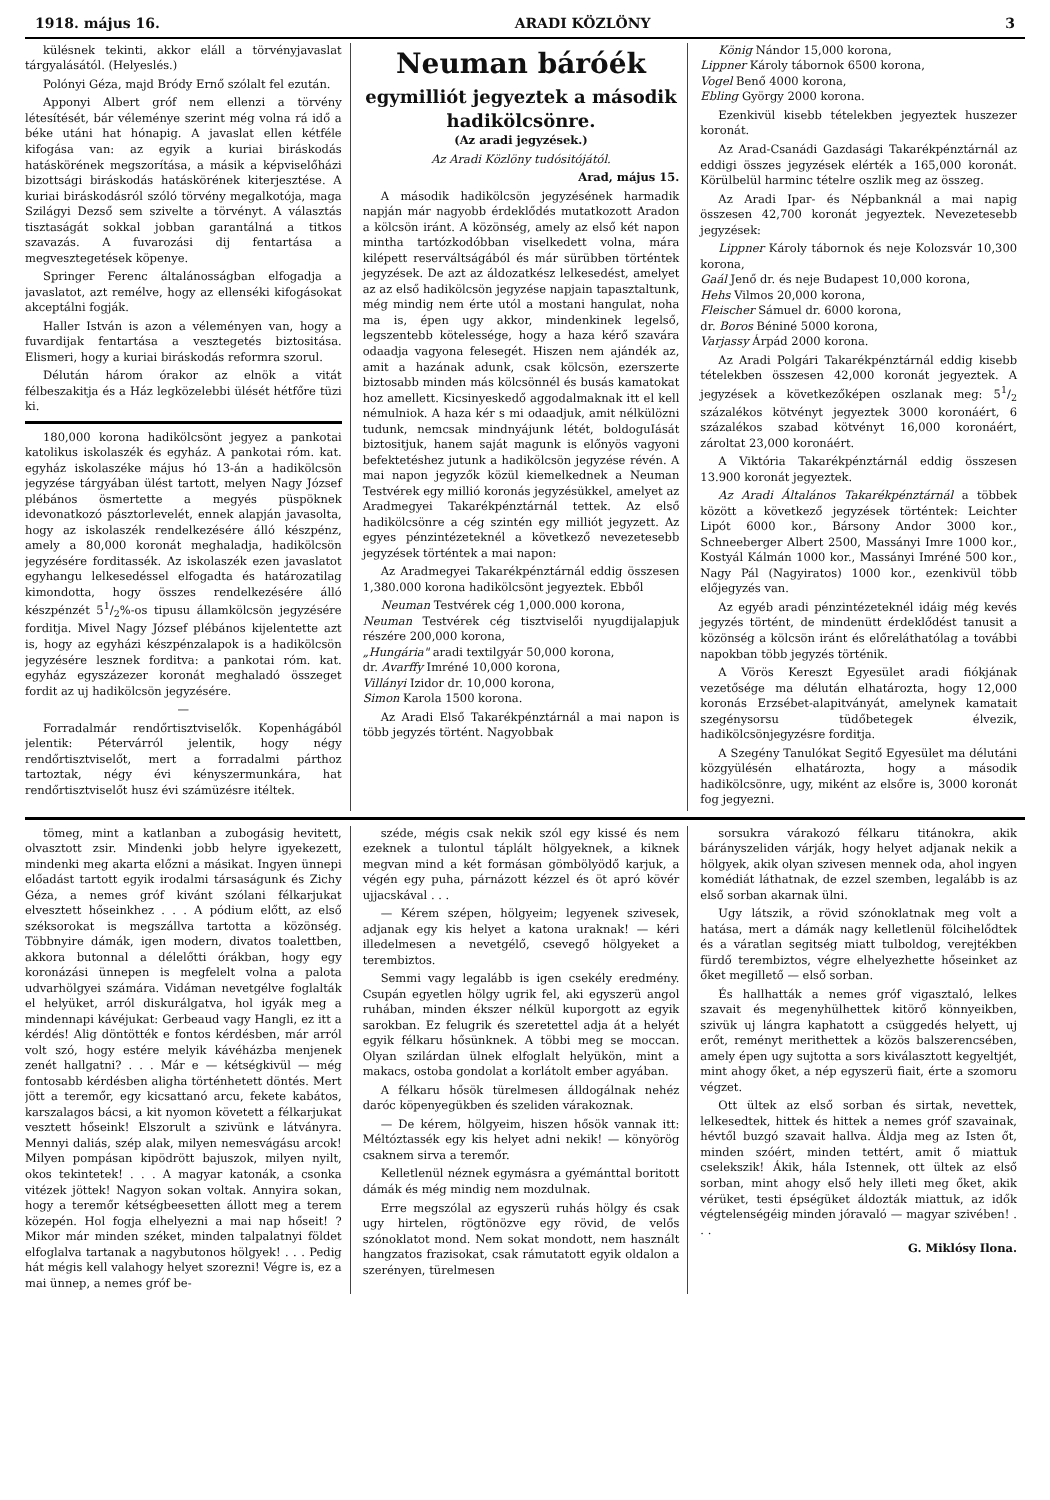1918. május 16. ARADI KÖZLÖNY 3
külésnek tekinti, akkor eláll a törvényjavaslat tárgyalásától. (Helyeslés.)
Polónyi Géza, majd Bródy Ernő szólalt fel ezután.
Apponyi Albert gróf nem ellenzi a törvény létesítését, bár véleménye szerint még volna rá idő a béke utáni hat hónapig. A javaslat ellen kétféle kifogása van: az egyik a kuriai biráskodás hatáskörének megszorítása, a másik a képviselőházi bizottsági biráskodás hatáskörének kiterjesztése. A kuriai biráskodásról szóló törvény megalkotója, maga Szilágyi Dezső sem szivelte a törvényt. A választás tisztaságát sokkal jobban garantálná a titkos szavazás. A fuvarozási dij fentartása a megvesztegetések köpenye.
Springer Ferenc általánosságban elfogadja a javaslatot, azt remélve, hogy az ellenséki kifogásokat akceptálni fogják.
Haller István is azon a véleményen van, hogy a fuvardijak fentartása a vesztegetés biztositása. Elismeri, hogy a kuriai biráskodás reformra szorul.
Délután három órakor az elnök a vitát félbeszakitja és a Ház legközelebbi ülését hétfőre tüzi ki.
180,000 korona hadikölcsönt jegyez a pankotai katolikus iskolaszék és egyház. A pankotai róm. kat. egyház iskolaszéke május hó 13-án a hadikölcsön jegyzése tárgyában ülést tartott, melyen Nagy József plébános ösmertette a megyés püspöknek idevonatkozó pásztorlevelét, ennek alapján javasolta, hogy az iskolaszék rendelkezésére álló készpénz, amely a 80,000 koronát meghaladja, hadikölcsön jegyzésére forditassék. Az iskolaszék ezen javaslatot egyhangu lelkesedéssel elfogadta és határozatilag kimondotta, hogy összes rendelkezésére álló készpénzét 51/2%-os tipusu államkölcsön jegyzésére forditja. Mivel Nagy József plébános kijelentette azt is, hogy az egyházi készpénzalapok is a hadikölcsön jegyzésére lesznek forditva: a pankotai róm. kat. egyház egyszázezer koronát meghaladó összeget fordit az uj hadikölcsön jegyzésére.
—
Forradalmár rendőrtisztviselők. Kopenhágából jelentik: Pétervárról jelentik, hogy négy rendőrtisztviselőt, mert a forradalmi párthoz tartoztak, négy évi kényszermunkára, hat rendőrtisztviselőt husz évi számüzésre itéltek.
Neuman báróék
egymilliót jegyeztek a második hadikölcsönre.
(Az aradi jegyzések.)
Az Aradi Közlöny tudósitójától.
Arad, május 15.
A második hadikölcsön jegyzésének harmadik napján már nagyobb érdeklődés mutatkozott Aradon a kölcsön iránt. A közönség, amely az első két napon mintha tartózkodóbban viselkedett volna, mára kilépett reserváltságából és már sürübben történtek jegyzések. De azt az áldozatkész lelkesedést, amelyet az az első hadikölcsön jegyzése napjain tapasztaltunk, még mindig nem érte utól a mostani hangulat, noha ma is, épen ugy akkor, mindenkinek legelső, legszentebb kötelessége, hogy a haza kérő szavára odaadja vagyona felesegét. Hiszen nem ajándék az, amit a hazának adunk, csak kölcsön, ezerszerte biztosabb minden más kölcsönnél és busás kamatokat hoz amellett. Kicsinyeskedő aggodalmaknak itt el kell némulniok. A haza kér s mi odaadjuk, amit nélkülözni tudunk, nemcsak mindnyájunk létét, boldoguIását biztositjuk, hanem saját magunk is előnyös vagyoni befektetéshez jutunk a hadikölcsön jegyzése révén. A mai napon jegyzők közül kiemelkednek a Neuman Testvérek egy millió koronás jegyzésükkel, amelyet az Aradmegyei Takarékpénztárnál tettek. Az első hadikölcsönre a cég szintén egy milliót jegyzett. Az egyes pénzintézeteknél a következő nevezetesebb jegyzések történtek a mai napon:
Az Aradmegyei Takarékpénztárnál eddig összesen 1,380.000 korona hadikölcsönt jegyeztek. Ebből
Neuman Testvérek cég 1,000.000 korona,
Neuman Testvérek cég tisztviselői nyugdijalapjuk részére 200,000 korona,
„Hungária" aradi textilgyár 50,000 korona,
dr. Avarffy Imréné 10,000 korona,
Villányi Izidor dr. 10,000 korona,
Simon Karola 1500 korona.
Az Aradi Első Takarékpénztárnál a mai napon is több jegyzés történt. Nagyobbak
König Nándor 15,000 korona,
Lippner Károly tábornok 6500 korona,
Vogel Benő 4000 korona,
Ebling György 2000 korona.
Ezenkivül kisebb tételekben jegyeztek huszezer koronát.
Az Arad-Csanádi Gazdasági Takarékpénztárnál az eddigi összes jegyzések elérték a 165,000 koronát. Körülbelül harminc tételre oszlik meg az összeg.
Az Aradi Ipar- és Népbanknál a mai napig összesen 42,700 koronát jegyeztek. Nevezetesebb jegyzések:
Lippner Károly tábornok és neje Kolozsvár 10,300 korona,
Gaál Jenő dr. és neje Budapest 10,000 korona,
Hehs Vilmos 20,000 korona,
Fleischer Sámuel dr. 6000 korona,
dr. Boros Béniné 5000 korona,
Varjassy Árpád 2000 korona.
Az Aradi Polgári Takarékpénztárnál eddig kisebb tételekben összesen 42,000 koronát jegyeztek. A jegyzések a következőképen oszlanak meg: 51/2 százalékos kötvényt jegyeztek 3000 koronáért, 6 százalékos szabad kötvényt 16,000 koronáért, zároltat 23,000 koronáért.
A Viktória Takarékpénztárnál eddig összesen 13.900 koronát jegyeztek.
Az Aradi Általános Takarékpénztárnál a többek között a következő jegyzések történtek: Leichter Lipót 6000 kor., Bársony Andor 3000 kor., Schneeberger Albert 2500, Massányi Imre 1000 kor., Kostyál Kálmán 1000 kor., Massányi Imréné 500 kor., Nagy Pál (Nagyiratos) 1000 kor., ezenkivül több előjegyzés van.
Az egyéb aradi pénzintézeteknél idáig még kevés jegyzés történt, de mindenütt érdeklődést tanusit a közönség a kölcsön iránt és előreláthatólag a további napokban több jegyzés történik.
A Vörös Kereszt Egyesület aradi fiókjának vezetősége ma délután elhatározta, hogy 12,000 koronás Erzsébet-alapitványát, amelynek kamatait szegénysorsu tüdőbetegek élvezik, hadikölcsönjegyzésre forditja.
A Szegény Tanulókat Segitő Egyesület ma délutáni közgyülésén elhatározta, hogy a második hadikölcsönre, ugy, miként az elsőre is, 3000 koronát fog jegyezni.
tömeg, mint a katlanban a zubogásig hevitett, olvasztott zsir. Mindenki jobb helyre igyekezett, mindenki meg akarta előzni a másikat. Ingyen ünnepi előadást tartott egyik irodalmi társaságunk és Zichy Géza, a nemes gróf kivánt szólani félkarjukat elvesztett hőseinkhez . . . A pódium előtt, az első széksorokat is megszállva tartotta a közönség. Többnyire dámák, igen modern, divatos toalettben, akkora butonnal a délelőtti órákban, hogy egy koronázási ünnepen is megfelelt volna a palota udvarhölgyei számára. Vidáman nevetgélve foglalták el helyüket, arról diskurálgatva, hol igyák meg a mindennapi kávéjukat: Gerbeaud vagy Hangli, ez itt a kérdés! Alig döntötték e fontos kérdésben, már arról volt szó, hogy estére melyik kávéházba menjenek zenét hallgatni? . . . Már e — kétségkivül — még fontosabb kérdésben aligha történhetett döntés. Mert jött a teremőr, egy kicsattanó arcu, fekete kabátos, karszalagos bácsi, a kit nyomon követett a félkarjukat vesztett hőseink! Elszorult a szivünk e látványra. Mennyi daliás, szép alak, milyen nemesvágásu arcok! Milyen pompásan kipödrött bajuszok, milyen nyilt, okos tekintetek! . . . A magyar katonák, a csonka vitézek jöttek! Nagyon sokan voltak. Annyira sokan, hogy a teremőr kétségbeesetten állott meg a terem közepén. Hol fogja elhelyezni a mai nap hőseit! ? Mikor már minden széket, minden talpalatnyi földet elfoglalva tartanak a nagybutonos hölgyek! . . . Pedig hát mégis kell valahogy helyet szorezni! Végre is, ez a mai ünnep, a nemes gróf be-
széde, mégis csak nekik szól egy kissé és nem ezeknek a tulontul táplált hölgyeknek, a kiknek megvan mind a két formásan gömbölyödő karjuk, a végén egy puha, párnázott kézzel és öt apró kövér ujjacskával . . .
— Kérem szépen, hölgyeim; legyenek szivesek, adjanak egy kis helyet a katona uraknak! — kéri illedelmesen a nevetgélő, csevegő hölgyeket a terembiztos.
Semmi vagy legalább is igen csekély eredmény. Csupán egyetlen hölgy ugrik fel, aki egyszerü angol ruhában, minden ékszer nélkül kuporgott az egyik sarokban. Ez felugrik és szeretettel adja át a helyét egyik félkaru hősünknek. A többi meg se moccan. Olyan szilárdan ülnek elfoglalt helyükön, mint a makacs, ostoba gondolat a korlátolt ember agyában.
A félkaru hősök türelmesen álldogálnak nehéz daróc köpenyegükben és szeliden várakoznak.
— De kérem, hölgyeim, hiszen hősök vannak itt: Méltóztassék egy kis helyet adni nekik! — könyörög csaknem sirva a teremőr.
Kelletlenül néznek egymásra a gyémánttal boritott dámák és még mindig nem mozdulnak.
Erre megszólal az egyszerü ruhás hölgy és csak ugy hirtelen, rögtönözve egy rövid, de velős szónoklatot mond. Nem sokat mondott, nem használt hangzatos frazisokat, csak rámutatott egyik oldalon a szerényen, türelmesen
sorsukra várakozó félkaru titánokra, akik bárányszeliden várják, hogy helyet adjanak nekik a hölgyek, akik olyan szivesen mennek oda, ahol ingyen komédiát láthatnak, de ezzel szemben, legalább is az első sorban akarnak ülni.
Ugy látszik, a rövid szónoklatnak meg volt a hatása, mert a dámák nagy kelletlenül fölcihelődtek és a váratlan segitség miatt tulboldog, verejtékben fürdő terembiztos, végre elhelyezhette hőseinket az őket megillető — első sorban.
És hallhatták a nemes gróf vigasztaló, lelkes szavait és megenyhülhettek kitörő könnyeikben, szivük uj lángra kaphatott a csüggedés helyett, uj erőt, reményt merithettek a közös balszerencsében, amely épen ugy sujtotta a sors kiválasztott kegyeltjét, mint ahogy őket, a nép egyszerü fiait, érte a szomoru végzet.
Ott ültek az első sorban és sirtak, nevettek, lelkesedtek, hittek és hittek a nemes gróf szavainak, hévtől buzgó szavait hallva. Áldja meg az Isten őt, minden szóért, minden tettért, amit ő miattuk cselekszik! Ákik, hála Istennek, ott ültek az első sorban, mint ahogy első hely illeti meg őket, akik vérüket, testi épségüket áldozták miattuk, az idők végtelenségéig minden jóravaló — magyar szivében! . . .
G. Miklósy Ilona.